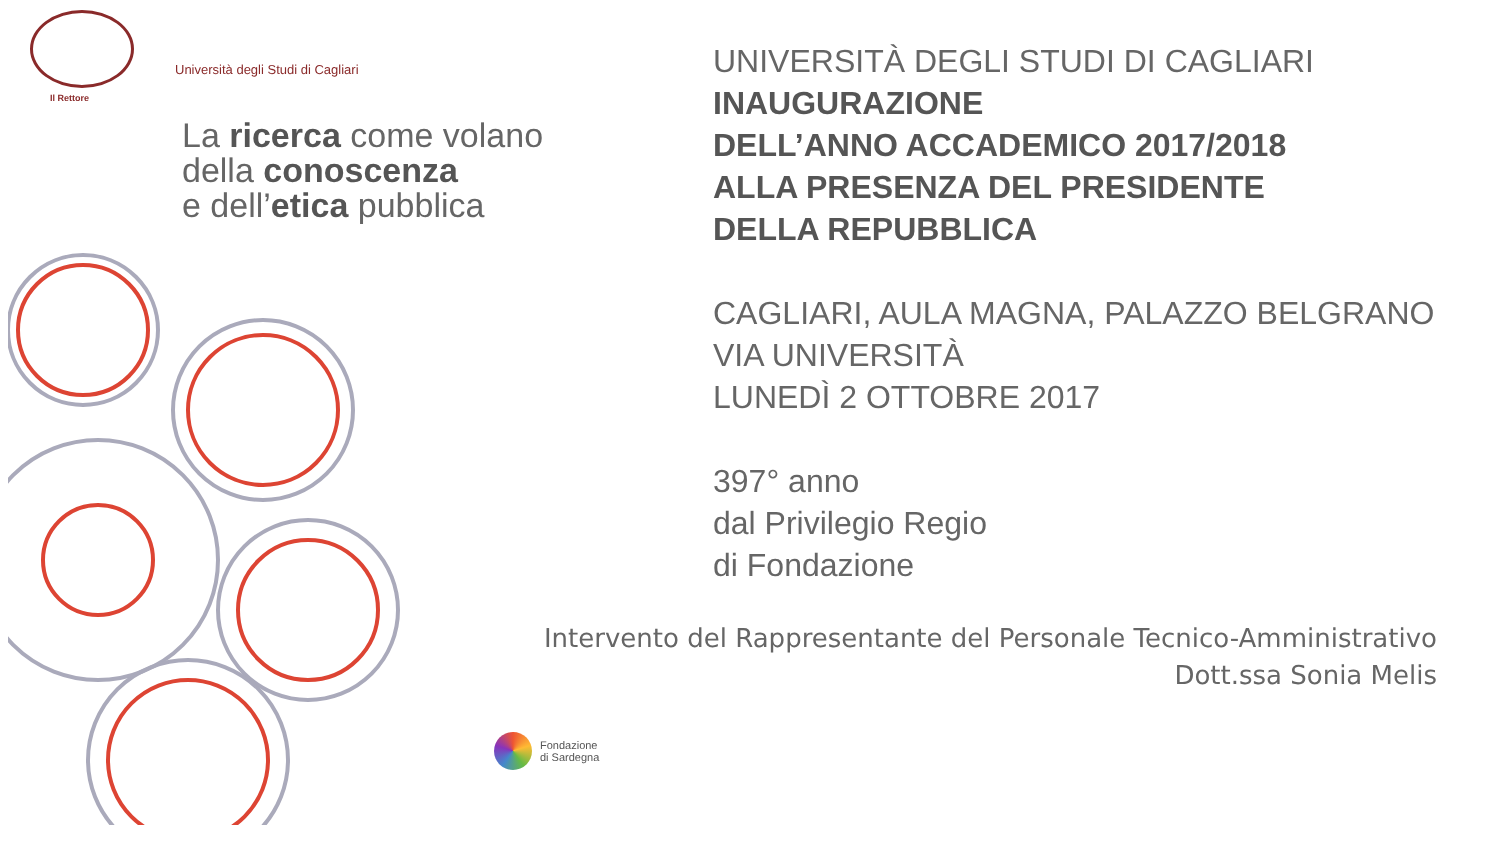Il Rettore
Università degli Studi di Cagliari
La ricerca come volano
della conoscenza
e dell’etica pubblica
UNIVERSITÀ DEGLI STUDI DI CAGLIARI
INAUGURAZIONE
DELL’ANNO ACCADEMICO 2017/2018
ALLA PRESENZA DEL PRESIDENTE
DELLA REPUBBLICA
CAGLIARI, AULA MAGNA, PALAZZO BELGRANO
VIA UNIVERSITÀ
LUNEDÌ 2 OTTOBRE 2017
397° anno
dal Privilegio Regio
di Fondazione
Intervento del Rappresentante del Personale Tecnico-Amministrativo
Dott.ssa Sonia Melis
Fondazione
di Sardegna